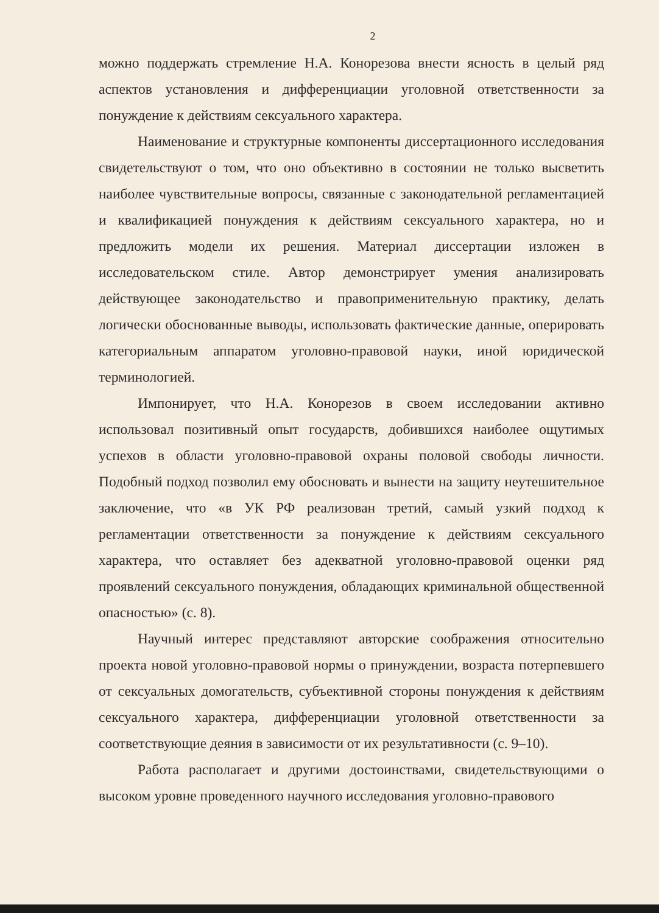2
можно поддержать стремление Н.А. Конорезова внести ясность в целый ряд аспектов установления и дифференциации уголовной ответственности за понуждение к действиям сексуального характера.
Наименование и структурные компоненты диссертационного исследования свидетельствуют о том, что оно объективно в состоянии не только высветить наиболее чувствительные вопросы, связанные с законодательной регламентацией и квалификацией понуждения к действиям сексуального характера, но и предложить модели их решения. Материал диссертации изложен в исследовательском стиле. Автор демонстрирует умения анализировать действующее законодательство и правоприменительную практику, делать логически обоснованные выводы, использовать фактические данные, оперировать категориальным аппаратом уголовно-правовой науки, иной юридической терминологией.
Импонирует, что Н.А. Конорезов в своем исследовании активно использовал позитивный опыт государств, добившихся наиболее ощутимых успехов в области уголовно-правовой охраны половой свободы личности. Подобный подход позволил ему обосновать и вынести на защиту неутешительное заключение, что «в УК РФ реализован третий, самый узкий подход к регламентации ответственности за понуждение к действиям сексуального характера, что оставляет без адекватной уголовно-правовой оценки ряд проявлений сексуального понуждения, обладающих криминальной общественной опасностью» (с. 8).
Научный интерес представляют авторские соображения относительно проекта новой уголовно-правовой нормы о принуждении, возраста потерпевшего от сексуальных домогательств, субъективной стороны понуждения к действиям сексуального характера, дифференциации уголовной ответственности за соответствующие деяния в зависимости от их результативности (с. 9–10).
Работа располагает и другими достоинствами, свидетельствующими о высоком уровне проведенного научного исследования уголовно-правового